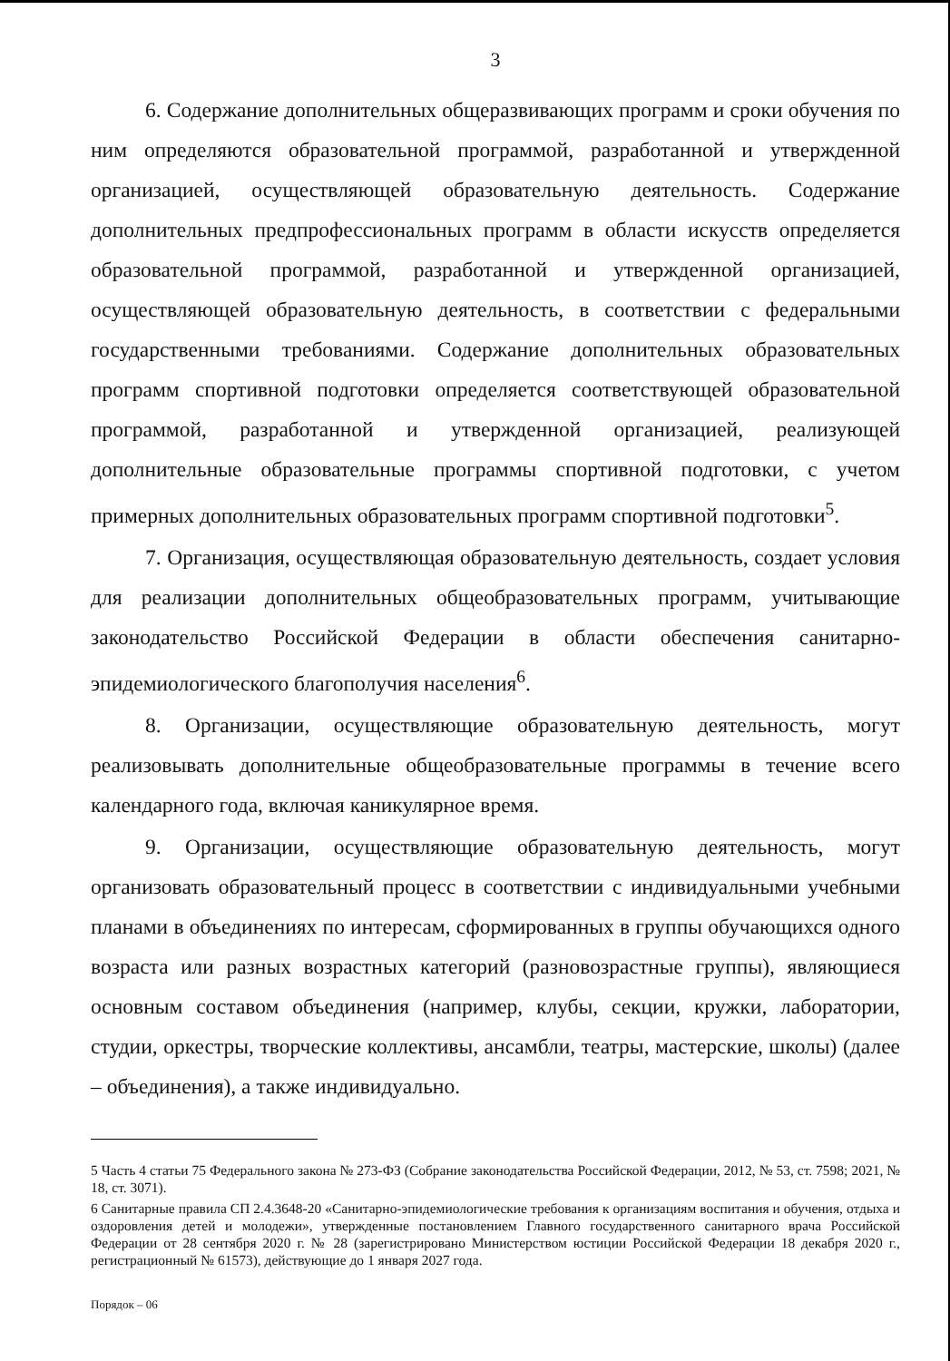3
6. Содержание дополнительных общеразвивающих программ и сроки обучения по ним определяются образовательной программой, разработанной и утвержденной организацией, осуществляющей образовательную деятельность. Содержание дополнительных предпрофессиональных программ в области искусств определяется образовательной программой, разработанной и утвержденной организацией, осуществляющей образовательную деятельность, в соответствии с федеральными государственными требованиями. Содержание дополнительных образовательных программ спортивной подготовки определяется соответствующей образовательной программой, разработанной и утвержденной организацией, реализующей дополнительные образовательные программы спортивной подготовки, с учетом примерных дополнительных образовательных программ спортивной подготовки<sup>5</sup>.
7. Организация, осуществляющая образовательную деятельность, создает условия для реализации дополнительных общеобразовательных программ, учитывающие законодательство Российской Федерации в области обеспечения санитарно-эпидемиологического благополучия населения<sup>6</sup>.
8. Организации, осуществляющие образовательную деятельность, могут реализовывать дополнительные общеобразовательные программы в течение всего календарного года, включая каникулярное время.
9. Организации, осуществляющие образовательную деятельность, могут организовать образовательный процесс в соответствии с индивидуальными учебными планами в объединениях по интересам, сформированных в группы обучающихся одного возраста или разных возрастных категорий (разновозрастные группы), являющиеся основным составом объединения (например, клубы, секции, кружки, лаборатории, студии, оркестры, творческие коллективы, ансамбли, театры, мастерские, школы) (далее – объединения), а также индивидуально.
5 Часть 4 статьи 75 Федерального закона № 273-ФЗ (Собрание законодательства Российской Федерации, 2012, № 53, ст. 7598; 2021, № 18, ст. 3071).
6 Санитарные правила СП 2.4.3648-20 «Санитарно-эпидемиологические требования к организациям воспитания и обучения, отдыха и оздоровления детей и молодежи», утвержденные постановлением Главного государственного санитарного врача Российской Федерации от 28 сентября 2020 г. № 28 (зарегистрировано Министерством юстиции Российской Федерации 18 декабря 2020 г., регистрационный № 61573), действующие до 1 января 2027 года.
Порядок – 06